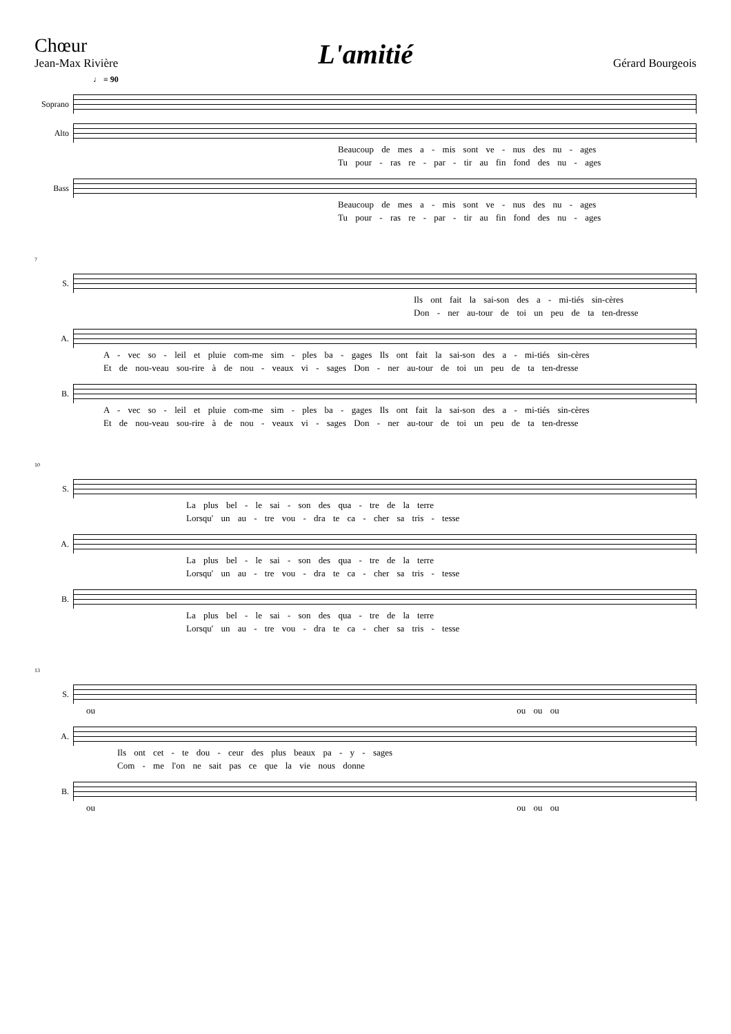Chœur
Jean-Max Rivière
L'amitié
Gérard Bourgeois
♩ = 90
Soprano
Alto
Beaucoup de mes a - mis sont ve - nus des nu - ages
Tu pour - ras re - par - tir au fin fond des nu - ages
Bass
Beaucoup de mes a - mis sont ve - nus des nu - ages
Tu pour - ras re - par - tir au fin fond des nu - ages
7
S.
Ils ont fait la sai-son des a - mi-tiés sin-cères
Don - ner au-tour de toi un peu de ta ten-dresse
A.
A - vec so - leil et pluie com-me sim - ples ba - gages Ils ont fait la sai-son des a - mi-tiés sin-cères
Et de nou-veau sou-rire à de nou - veaux vi - sages Don - ner au-tour de toi un peu de ta ten-dresse
B.
A - vec so - leil et pluie com-me sim - ples ba - gages Ils ont fait la sai-son des a - mi-tiés sin-cères
Et de nou-veau sou-rire à de nou - veaux vi - sages Don - ner au-tour de toi un peu de ta ten-dresse
10
S.
La plus bel - le sai - son des qua - tre de la terre
Lorsqu' un au - tre vou - dra te ca - cher sa tris - tesse
A.
La plus bel - le sai - son des qua - tre de la terre
Lorsqu' un au - tre vou - dra te ca - cher sa tris - tesse
B.
La plus bel - le sai - son des qua - tre de la terre
Lorsqu' un au - tre vou - dra te ca - cher sa tris - tesse
13
S.
ou ou ou ou
A.
Ils ont cet - te dou - ceur des plus beaux pa - y - sages
Com - me l'on ne sait pas ce que la vie nous donne
B.
ou ou ou ou